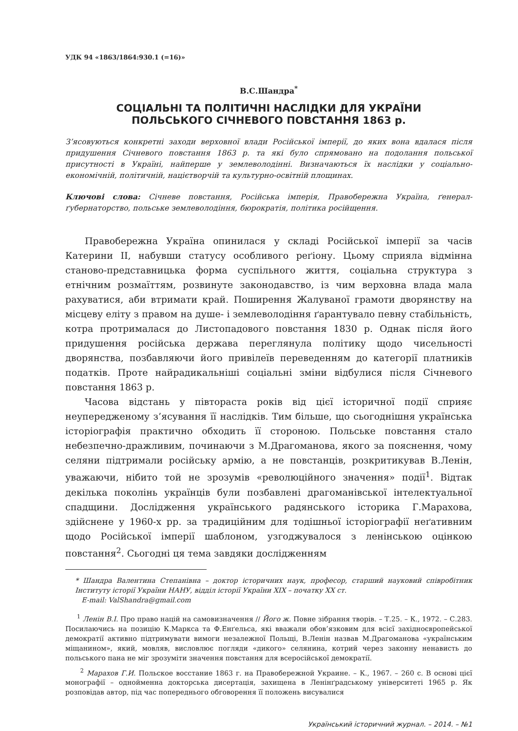УДК 94 «1863/1864:930.1 (=16)»
В.С.Шандра<sup>*</sup>
СОЦІАЛЬНІ ТА ПОЛІТИЧНІ НАСЛІДКИ ДЛЯ УКРАЇНИ
ПОЛЬСЬКОГО СІЧНЕВОГО ПОВСТАННЯ 1863 р.
З’ясовуються конкретні заходи верховної влади Російської імперії, до яких вона вдалася після придушення Січневого повстання 1863 р. та які було спрямовано на подолання польської присутності в Україні, найперше у землеволодінні. Визначаються їх наслідки у соціально-економічній, політичній, націєтворчій та культурно-освітній площинах.
Ключові слова: Січневе повстання, Російська імперія, Правобережна Україна, ґенерал-ґубернаторство, польське землеволодіння, бюрократія, політика російщення.
Правобережна Україна опинилася у складі Російської імперії за часів Катерини ІІ, набувши статусу особливого реґіону. Цьому сприяла відмінна станово-представницька форма суспільного життя, соціальна структура з етнічним розмаїттям, розвинуте законодавство, із чим верховна влада мала рахуватися, аби втримати край. Поширення Жалуваної грамоти дворянству на місцеву еліту з правом на душе- і землеволодіння ґарантувало певну стабільність, котра протрималася до Листопадового повстання 1830 р. Однак після його придушення російська держава переглянула політику щодо чисельності дворянства, позбавляючи його привілеїв переведенням до категорії платників податків. Проте найрадикальніші соціальні зміни відбулися після Січневого повстання 1863 р.
Часова відстань у півтораста років від цієї історичної події сприяє неупередженому з’ясування її наслідків. Тим більше, що сьогоднішня українська історіографія практично обходить її стороною. Польське повстання стало небезпечно-дражливим, починаючи з М.Драгоманова, якого за пояснення, чому селяни підтримали російську армію, а не повстанців, розкритикував В.Ленін, уважаючи, нібито той не зрозумів «революційного значення» події<sup>1</sup>. Відтак декілька поколінь українців були позбавлені драгоманівської інтелектуальної спадщини. Дослідження українського радянського історика Г.Марахова, здійснене у 1960-х рр. за традиційним для тодішньої історіографії неґативним щодо Російської імперії шаблоном, узгоджувалося з ленінською оцінкою повстання<sup>2</sup>. Сьогодні ця тема завдяки дослідженням
* Шандра Валентина Степанівна – доктор історичних наук, професор, старший науковий співробітник Інституту історії України НАНУ, відділ історії України ХІХ – початку ХХ ст.
E-mail: ValShandra@gmail.com
<sup>1</sup> Ленін В.І. Про право націй на самовизначення // Його ж. Повне зібрання творів. – Т.25. – К., 1972. – С.283. Посилаючись на позицію К.Маркса та Ф.Енґельса, які вважали обов’язковим для всієї західноєвропейської демократії активно підтримувати вимоги незалежної Польщі, В.Ленін назвав М.Драгоманова «українським міщанином», який, мовляв, висловлює погляди «дикого» селянина, котрий через законну ненависть до польського пана не міг зрозуміти значення повстання для всеросійської демократії.
<sup>2</sup> Марахов Г.И. Польское восстание 1863 г. на Правобережной Украине. – К., 1967. – 260 с. В основі цієї монографії – однойменна докторська дисертація, захищена в Ленінґрадському університеті 1965 р. Як розповідав автор, під час попереднього обговорення її положень висувалися
Український історичний журнал. – 2014. – №1